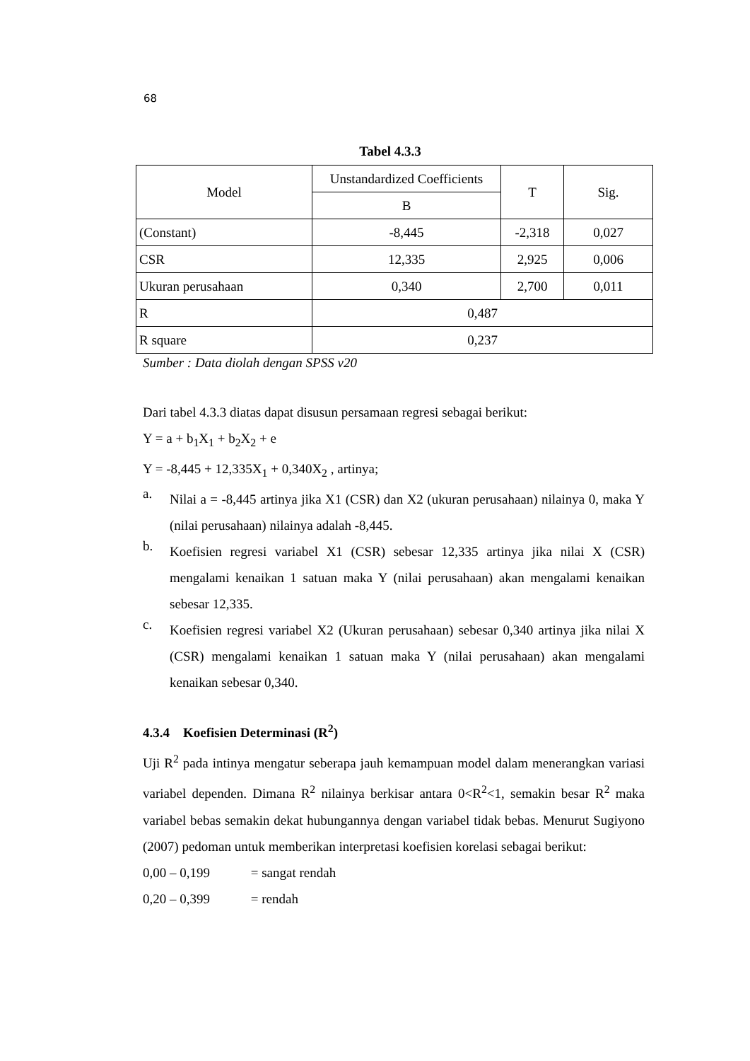68
Tabel 4.3.3
| Model | Unstandardized Coefficients | T | Sig. |
| --- | --- | --- | --- |
| | B | | |
| (Constant) | -8,445 | -2,318 | 0,027 |
| CSR | 12,335 | 2,925 | 0,006 |
| Ukuran perusahaan | 0,340 | 2,700 | 0,011 |
| R | 0,487 | | |
| R square | 0,237 | | |
Sumber : Data diolah dengan SPSS v20
Dari tabel 4.3.3 diatas dapat disusun persamaan regresi sebagai berikut:
Y = a + b<sub>1</sub>X<sub>1</sub> + b<sub>2</sub>X<sub>2</sub> + e
Y = -8,445 + 12,335X<sub>1</sub> + 0,340X<sub>2</sub> , artinya;
a.
Nilai a = -8,445 artinya jika X1 (CSR) dan X2 (ukuran perusahaan) nilainya 0, maka Y (nilai perusahaan) nilainya adalah -8,445.
b.
Koefisien regresi variabel X1 (CSR) sebesar 12,335 artinya jika nilai X (CSR) mengalami kenaikan 1 satuan maka Y (nilai perusahaan) akan mengalami kenaikan sebesar 12,335.
c.
Koefisien regresi variabel X2 (Ukuran perusahaan) sebesar 0,340 artinya jika nilai X (CSR) mengalami kenaikan 1 satuan maka Y (nilai perusahaan) akan mengalami kenaikan sebesar 0,340.
4.3.4 Koefisien Determinasi (R<sup>2</sup>)
Uji R<sup>2</sup> pada intinya mengatur seberapa jauh kemampuan model dalam menerangkan variasi variabel dependen. Dimana R<sup>2</sup> nilainya berkisar antara 0<R<sup>2</sup><1, semakin besar R<sup>2</sup> maka variabel bebas semakin dekat hubungannya dengan variabel tidak bebas. Menurut Sugiyono (2007) pedoman untuk memberikan interpretasi koefisien korelasi sebagai berikut:
0,00 – 0,199 = sangat rendah
0,20 – 0,399 = rendah